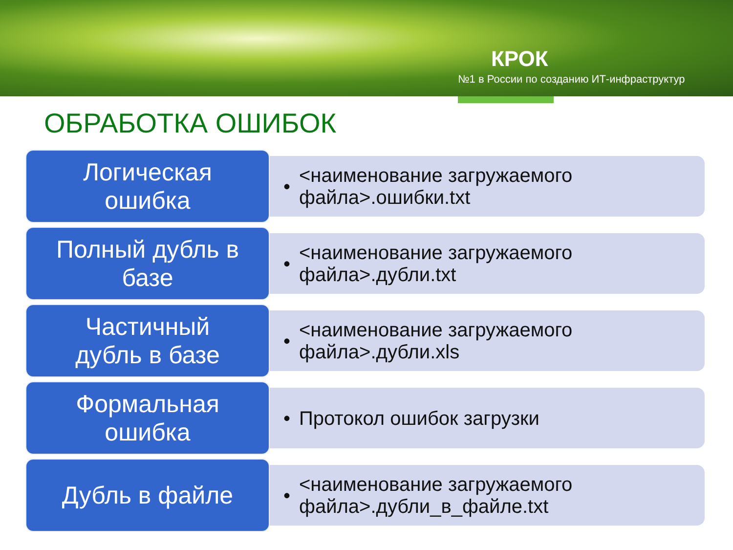КРОК
№1 в России по созданию ИТ-инфраструктур
ОБРАБОТКА ОШИБОК
Логическая
ошибка
•
<наименование загружаемого
файла>.ошибки.txt
Полный дубль в
базе
•
<наименование загружаемого
файла>.дубли.txt
Частичный
дубль в базе
•
<наименование загружаемого
файла>.дубли.xls
Формальная
ошибка
• Протокол ошибок загрузки
Дубль в файле
•
<наименование загружаемого
файла>.дубли_в_файле.txt